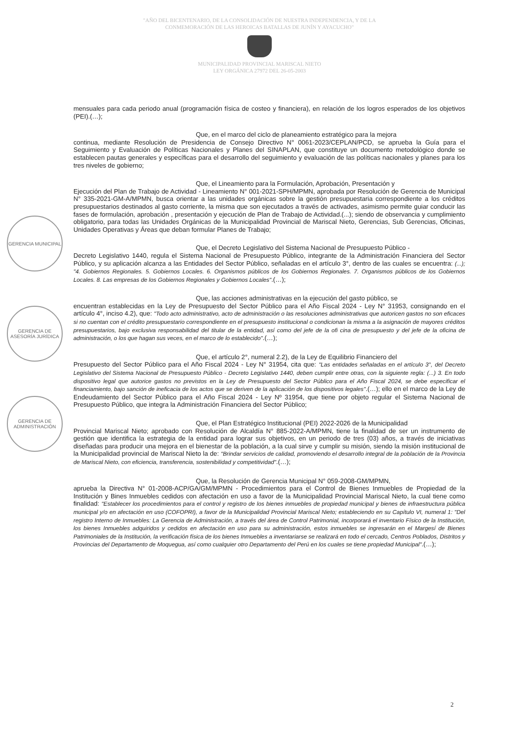"AÑO DEL BICENTENARIO, DE LA CONSOLIDACIÓN DE NUESTRA INDEPENDENCIA, Y DE LA
CONMEMORACIÓN DE LAS HEROICAS BATALLAS DE JUNÍN Y AYACUCHO"
MUNICIPALIDAD PROVINCIAL MARISCAL NIETO
LEY ORGÁNICA 27972 DEL 26-05-2003
GERENCIA MUNICIPAL
GERENCIA DE ASESORÍA JURÍDICA
GERENCIA DE ADMINISTRACIÓN
mensuales para cada periodo anual (programación física de costeo y financiera), en relación de los logros esperados de los objetivos (PEI).(…);
Que, en el marco del ciclo de planeamiento estratégico para la mejora
continua, mediante Resolución de Presidencia de Consejo Directivo N° 0061-2023/CEPLAN/PCD, se aprueba la Guía para el Seguimiento y Evaluación de Políticas Nacionales y Planes del SINAPLAN, que constituye un documento metodológico donde se establecen pautas generales y específicas para el desarrollo del seguimiento y evaluación de las políticas nacionales y planes para los tres niveles de gobierno;
Que, el Lineamiento para la Formulación, Aprobación, Presentación y
Ejecución del Plan de Trabajo de Actividad - Lineamiento N° 001-2021-SPH/MPMN, aprobada por Resolución de Gerencia de Municipal N° 335-2021-GM-A/MPMN, busca orientar a las unidades orgánicas sobre la gestión presupuestaria correspondiente a los créditos presupuestarios destinados al gasto corriente, la misma que son ejecutados a través de activades, asimismo permite guiar conducir las fases de formulación, aprobación , presentación y ejecución de Plan de Trabajo de Actividad.(...); siendo de observancia y cumplimiento obligatorio, para todas las Unidades Orgánicas de la Municipalidad Provincial de Mariscal Nieto, Gerencias, Sub Gerencias, Oficinas, Unidades Operativas y Áreas que deban formular Planes de Trabajo;
Que, el Decreto Legislativo del Sistema Nacional de Presupuesto Público -
Decreto Legislativo 1440, regula el Sistema Nacional de Presupuesto Público, integrante de la Administración Financiera del Sector Público, y su aplicación alcanza a las Entidades del Sector Público, señaladas en el artículo 3°, dentro de las cuales se encuentra: (...); "4. Gobiernos Regionales. 5. Gobiernos Locales. 6. Organismos públicos de los Gobiernos Regionales. 7. Organismos públicos de los Gobiernos Locales. 8. Las empresas de los Gobiernos Regionales y Gobiernos Locales".(…);
Que, las acciones administrativas en la ejecución del gasto público, se
encuentran establecidas en la Ley de Presupuesto del Sector Público para el Año Fiscal 2024 - Ley N° 31953, consignando en el artículo 4°, inciso 4.2), que: "Todo acto administrativo, acto de administración o las resoluciones administrativas que autoricen gastos no son eficaces si no cuentan con el crédito presupuestario correspondiente en el presupuesto institucional o condicionan la misma a la asignación de mayores créditos presupuestarios, bajo exclusiva responsabilidad del titular de la entidad, así como del jefe de la ofi cina de presupuesto y del jefe de la oficina de administración, o los que hagan sus veces, en el marco de lo establecido".(…);
Que, el artículo 2°, numeral 2.2), de la Ley de Equilibrio Financiero del
Presupuesto del Sector Público para el Año Fiscal 2024 - Ley N° 31954, cita que: "Las entidades señaladas en el artículo 3°, del Decreto Legislativo del Sistema Nacional de Presupuesto Público - Decreto Legislativo 1440, deben cumplir entre otras, con la siguiente regla: (...) 3. En todo dispositivo legal que autorice gastos no previstos en la Ley de Presupuesto del Sector Público para el Año Fiscal 2024, se debe especificar el financiamiento, bajo sanción de ineficacia de los actos que se deriven de la aplicación de los dispositivos legales".(…); ello en el marco de la Ley de Endeudamiento del Sector Público para el Año Fiscal 2024 - Ley Nº 31954, que tiene por objeto regular el Sistema Nacional de Presupuesto Público, que integra la Administración Financiera del Sector Público;
Que, el Plan Estratégico Institucional (PEI) 2022-2026 de la Municipalidad
Provincial Mariscal Nieto; aprobado con Resolución de Alcaldía N° 885-2022-A/MPMN, tiene la finalidad de ser un instrumento de gestión que identifica la estrategia de la entidad para lograr sus objetivos, en un periodo de tres (03) años, a través de iniciativas diseñadas para producir una mejora en el bienestar de la población, a la cual sirve y cumplir su misión, siendo la misión institucional de la Municipalidad provincial de Mariscal Nieto la de: "Brindar servicios de calidad, promoviendo el desarrollo integral de la población de la Provincia de Mariscal Nieto, con eficiencia, transferencia, sostenibilidad y competitividad".(…);
Que, la Resolución de Gerencia Municipal N° 059-2008-GM/MPMN,
aprueba la Directiva N° 01-2008-ACP/GA/GM/MPMN - Procedimientos para el Control de Bienes Inmuebles de Propiedad de la Institución y Bines Inmuebles cedidos con afectación en uso a favor de la Municipalidad Provincial Mariscal Nieto, la cual tiene como finalidad: "Establecer los procedimientos para el control y registro de los bienes inmuebles de propiedad municipal y bienes de infraestructura pública municipal y/o en afectación en uso (COFOPRI), a favor de la Municipalidad Provincial Mariscal Nieto; estableciendo en su Capítulo VI, numeral 1: "Del registro Interno de Inmuebles: La Gerencia de Administración, a través del área de Control Patrimonial, incorporará el inventario Físico de la Institución, los bienes Inmuebles adquiridos y cedidos en afectación en uso para su administración, estos inmuebles se ingresarán en el Margesí de Bienes Patrimoniales de la Institución, la verificación física de los bienes Inmuebles a inventariarse se realizará en todo el cercado, Centros Poblados, Distritos y Provincias del Departamento de Moquegua, así como cualquier otro Departamento del Perú en los cuales se tiene propiedad Municipal".(…);
2